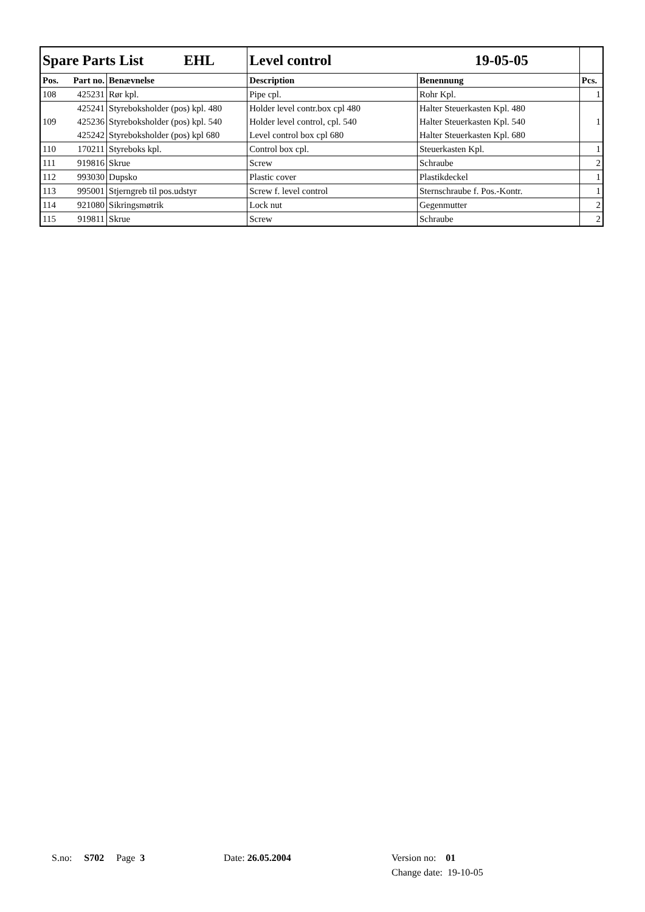| Spare Parts List EHL | | | Level control 19-05-05 | | |
| Pos. | Part no. | Benævnelse | Description | Benennung | Pcs. |
| 108 | 425231 | Rør kpl. | Pipe cpl. | Rohr Kpl. | 1 |
| 109 | 425241 | Styreboksholder (pos) kpl. 480 | Holder level contr.box cpl 480 | Halter Steuerkasten Kpl. 480 | 1 |
| | 425236 | Styreboksholder (pos) kpl. 540 | Holder level control, cpl. 540 | Halter Steuerkasten Kpl. 540 | |
| | 425242 | Styreboksholder (pos) kpl 680 | Level control box cpl 680 | Halter Steuerkasten Kpl. 680 | |
| 110 | 170211 | Styreboks kpl. | Control box cpl. | Steuerkasten Kpl. | 1 |
| 111 | 919816 | Skrue | Screw | Schraube | 2 |
| 112 | 993030 | Dupsko | Plastic cover | Plastikdeckel | 1 |
| 113 | 995001 | Stjerngreb til pos.udstyr | Screw f. level control | Sternschraube f. Pos.-Kontr. | 1 |
| 114 | 921080 | Sikringsmøtrik | Lock nut | Gegenmutter | 2 |
| 115 | 919811 | Skrue | Screw | Schraube | 2 |
S.no: S702 Page 3 Date: 26.05.2004
Version no: 01
Change date: 19-10-05